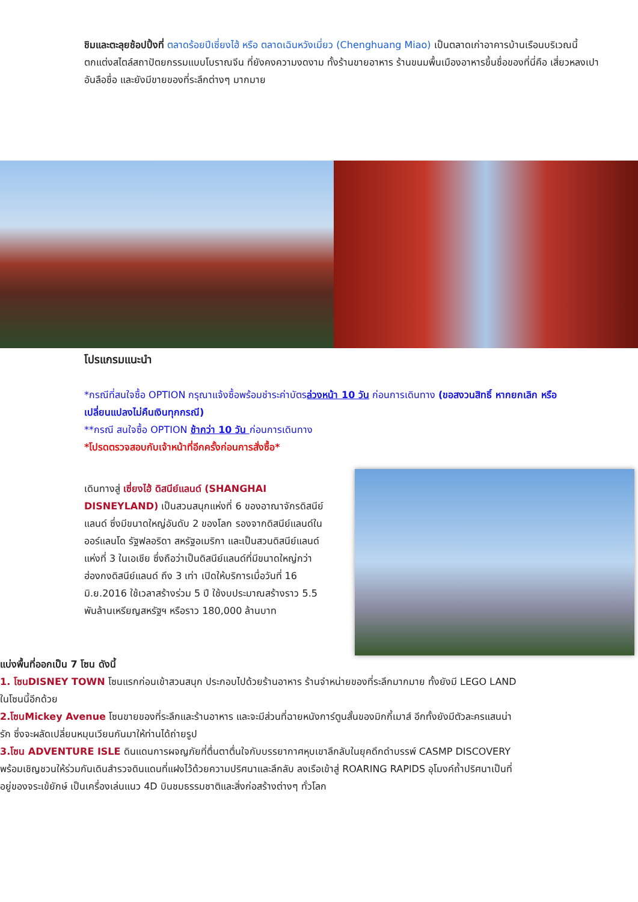ชิมและตะลุยช้อปปิ้งที่ ตลาดร้อยปีเซี่ยงไฮ้ หรือ ตลาดเฉินหวังเมี่ยว (Chenghuang Miao) เป็นตลาดเก่าอาคารบ้านเรือนบริเวณนี้ ตกแต่งสไตล์สถาปัตยกรรมแบบโบราณจีน ที่ยังคงความงดงาม ทั้งร้านขายอาหาร ร้านขนมพื้นเมืองอาหารขึ้นชื่อของที่นี่คือ เสี่ยวหลงเปา อันลือชื่อ และยังมีขายของที่ระลึกต่างๆ มากมาย
โปรแกรมแนะนำ
*กรณีที่สนใจซื้อ OPTION กรุณาแจ้งซื้อพร้อมชำระค่าบัตรล่วงหน้า 10 วัน ก่อนการเดินทาง (ขอสงวนสิทธิ์ หากยกเลิก หรือเปลี่ยนแปลงไม่คืนเงินทุกกรณี)
**กรณี สนใจซื้อ OPTION ช้ากว่า 10 วัน ก่อนการเดินทาง
*โปรดตรวจสอบกับเจ้าหน้าที่อีกครั้งก่อนการสั่งซื้อ*
เดินทางสู่ เซี่ยงไฮ้ ดิสนีย์แลนด์ (SHANGHAI DISNEYLAND) เป็นสวนสนุกแห่งที่ 6 ของอาณาจักรดิสนีย์แลนด์ ซึ่งมีขนาดใหญ่อันดับ 2 ของโลก รองจากดิสนีย์แลนด์ในออร์แลนโด รัฐฟลอริดา สหรัฐอเมริกา และเป็นสวนดิสนีย์แลนด์แห่งที่ 3 ในเอเชีย ซึ่งถือว่าเป็นดิสนีย์แลนด์ที่มีขนาดใหญ่กว่าฮ่องกงดิสนีย์แลนด์ ถึง 3 เท่า เปิดให้บริการเมื่อวันที่ 16 มิ.ย.2016 ใช้เวลาสร้างร่วม 5 ปี ใช้งบประมาณสร้างราว 5.5 พันล้านเหรียญสหรัฐฯ หรือราว 180,000 ล้านบาท
แบ่งพื้นที่ออกเป็น 7 โซน ดังนี้
1. โซนDISNEY TOWN โซนแรกก่อนเข้าสวนสนุก ประกอบไปด้วยร้านอาหาร ร้านจำหน่ายของที่ระลึกมากมาย ทั้งยังมี LEGO LAND ในโซนนี้อีกด้วย
2.โซนMickey Avenue โซนขายของที่ระลึกและร้านอาหาร และจะมีส่วนที่ฉายหนังการ์ตูนสั้นของมิกกี้เมาส์ อีกทั้งยังมีตัวละครแสนน่ารัก ซึ่งจะผลัดเปลี่ยนหมุนเวียนกันมาให้ท่านได้ถ่ายรูป
3.โซน ADVENTURE ISLE ดินแดนการผจญภัยที่ตื่นตาตื่นใจกับบรรยากาศหุบเขาลึกลับในยุคดึกดำบรรพ์ CASMP DISCOVERY พร้อมเชิญชวนให้ร่วมกันเดินสำรวจดินแดนที่แฝงไว้ด้วยความปริศนาและลึกลับ ลงเรือเข้าสู่ ROARING RAPIDS อุโมงค์ถ้ำปริศนาเป็นที่อยู่ของจระเข้ยักษ์ เป็นเครื่องเล่นแนว 4D บินชมธรรมชาติและสิ่งก่อสร้างต่างๆ ทั่วโลก